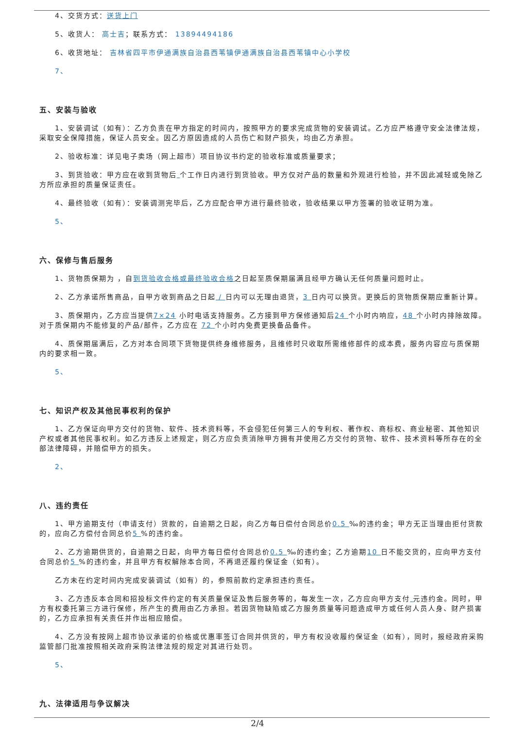4、交货方式：送货上门
5、收货人： 高士吉；联系方式： 13894494186
6、收货地址： 吉林省四平市伊通满族自治县西苇镇伊通满族自治县西苇镇中心小学校
7、
五、安装与验收
1、安装调试（如有）：乙方负责在甲方指定的时间内，按照甲方的要求完成货物的安装调试。乙方应严格遵守安全法律法规，采取安全保障措施，保证人员安全。因乙方原因造成的人员伤亡和财产损失，均由乙方承担。
2、验收标准：详见电子卖场（网上超市）项目协议书约定的验收标准或质量要求；
3、到货验收：甲方应在收到货物后 个工作日内进行到货验收。甲方仅对产品的数量和外观进行检验，并不因此减轻或免除乙方所应承担的质量保证责任。
4、最终验收（如有）：安装调测完毕后，乙方应配合甲方进行最终验收，验收结果以甲方签署的验收证明为准。
5、
六、保修与售后服务
1、货物质保期为 ，自到货验收合格或最终验收合格之日起至质保期届满且经甲方确认无任何质量问题时止。
2、乙方承诺所售商品，自甲方收到商品之日起 / 日内可以无理由退货，3 日内可以换货。更换后的货物质保期应重新计算。
3、质保期内，乙方应当提供7×24 小时电话支持服务。乙方接到甲方保修通知后24 个小时内响应，48 个小时内排除故障。对于质保期内不能修复的产品/部件，乙方应在 72 个小时内免费更换备品备件。
4、质保期届满后，乙方对本合同项下货物提供终身维修服务，且维修时只收取所需维修部件的成本费，服务内容应与质保期内的要求相一致。
5、
七、知识产权及其他民事权利的保护
1、乙方保证向甲方交付的货物、软件、技术资料等，不会侵犯任何第三人的专利权、著作权、商标权、商业秘密、其他知识产权或者其他民事权利。如乙方违反上述规定，则乙方应负责消除甲方拥有并使用乙方交付的货物、软件、技术资料等所存在的全部法律障碍，并赔偿甲方的损失。
2、
八、违约责任
1、甲方逾期支付（申请支付）货款的，自逾期之日起，向乙方每日偿付合同总价0.5 ‰的违约金；甲方无正当理由拒付货款的，应向乙方偿付合同总价5 %的违约金。
2、乙方逾期供货的，自逾期之日起，向甲方每日偿付合同总价0.5 ‰的违约金；乙方逾期10 日不能交货的，应向甲方支付合同总价5 %的违约金，并且甲方有权解除本合同，不再退还履约保证金（如有）。
乙方未在约定时间内完成安装调试（如有）的，参照前款约定承担违约责任。
3、乙方违反本合同和招投标文件约定的有关质量保证及售后服务等的，每发生一次，乙方应向甲方支付 元违约金。同时，甲方有权委托第三方进行保修，所产生的费用由乙方承担。若因货物缺陷或乙方服务质量等问题造成甲方或任何人员人身、财产损害的，乙方应承担有关责任并作出相应赔偿。
4、乙方没有按网上超市协议承诺的价格或优惠率签订合同并供货的，甲方有权没收履约保证金（如有），同时，报经政府采购监管部门批准按照相关政府采购法律法规的规定对其进行处罚。
5、
九、法律适用与争议解决
2/4